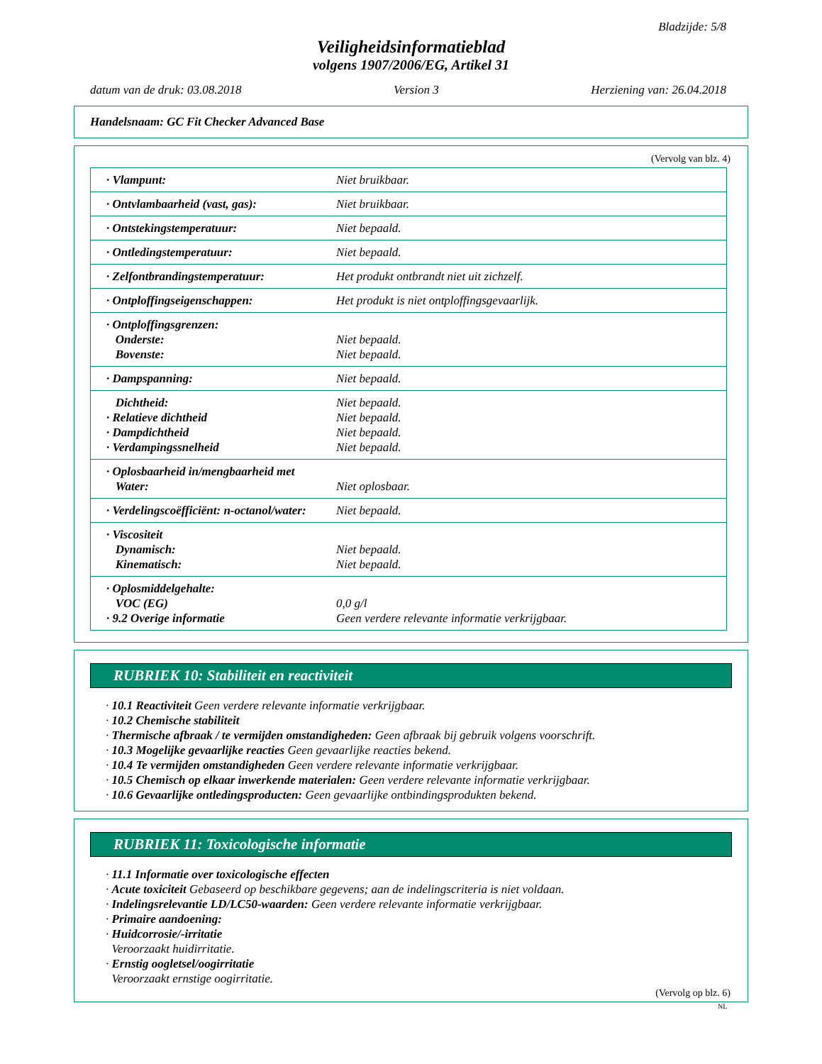Bladzijde: 5/8
Veiligheidsinformatieblad
volgens 1907/2006/EG, Artikel 31
datum van de druk: 03.08.2018 Version 3 Herziening van: 26.04.2018
Handelsnaam: GC Fit Checker Advanced Base
(Vervolg van blz. 4)
| · Vlampunt: | Niet bruikbaar. |
| · Ontvlambaarheid (vast, gas): | Niet bruikbaar. |
| · Ontstekingstemperatuur: | Niet bepaald. |
| · Ontledingstemperatuur: | Niet bepaald. |
| · Zelfontbrandingstemperatuur: | Het produkt ontbrandt niet uit zichzelf. |
| · Ontploffingseigenschappen: | Het produkt is niet ontploffingsgevaarlijk. |
| · Ontploffingsgrenzen: Onderste: Bovenste: | Niet bepaald. Niet bepaald. |
| · Dampspanning: | Niet bepaald. |
| Dichtheid: · Relatieve dichtheid · Dampdichtheid · Verdampingssnelheid | Niet bepaald. Niet bepaald. Niet bepaald. Niet bepaald. |
| · Oplosbaarheid in/mengbaarheid met Water: | Niet oplosbaar. |
| · Verdelingscoëfficiënt: n-octanol/water: | Niet bepaald. |
| · Viscositeit Dynamisch: Kinematisch: | Niet bepaald. Niet bepaald. |
| · Oplosmiddelgehalte: VOC (EG) · 9.2 Overige informatie | 0,0 g/l Geen verdere relevante informatie verkrijgbaar. |
RUBRIEK 10: Stabiliteit en reactiviteit
· 10.1 Reactiviteit Geen verdere relevante informatie verkrijgbaar.
· 10.2 Chemische stabiliteit
· Thermische afbraak / te vermijden omstandigheden: Geen afbraak bij gebruik volgens voorschrift.
· 10.3 Mogelijke gevaarlijke reacties Geen gevaarlijke reacties bekend.
· 10.4 Te vermijden omstandigheden Geen verdere relevante informatie verkrijgbaar.
· 10.5 Chemisch op elkaar inwerkende materialen: Geen verdere relevante informatie verkrijgbaar.
· 10.6 Gevaarlijke ontledingsproducten: Geen gevaarlijke ontbindingsprodukten bekend.
RUBRIEK 11: Toxicologische informatie
· 11.1 Informatie over toxicologische effecten
· Acute toxiciteit Gebaseerd op beschikbare gegevens; aan de indelingscriteria is niet voldaan.
· Indelingsrelevantie LD/LC50-waarden: Geen verdere relevante informatie verkrijgbaar.
· Primaire aandoening:
· Huidcorrosie/-irritatie
Veroorzaakt huidirritatie.
· Ernstig oogletsel/oogirritatie
Veroorzaakt ernstige oogirritatie.
(Vervolg op blz. 6)
NL